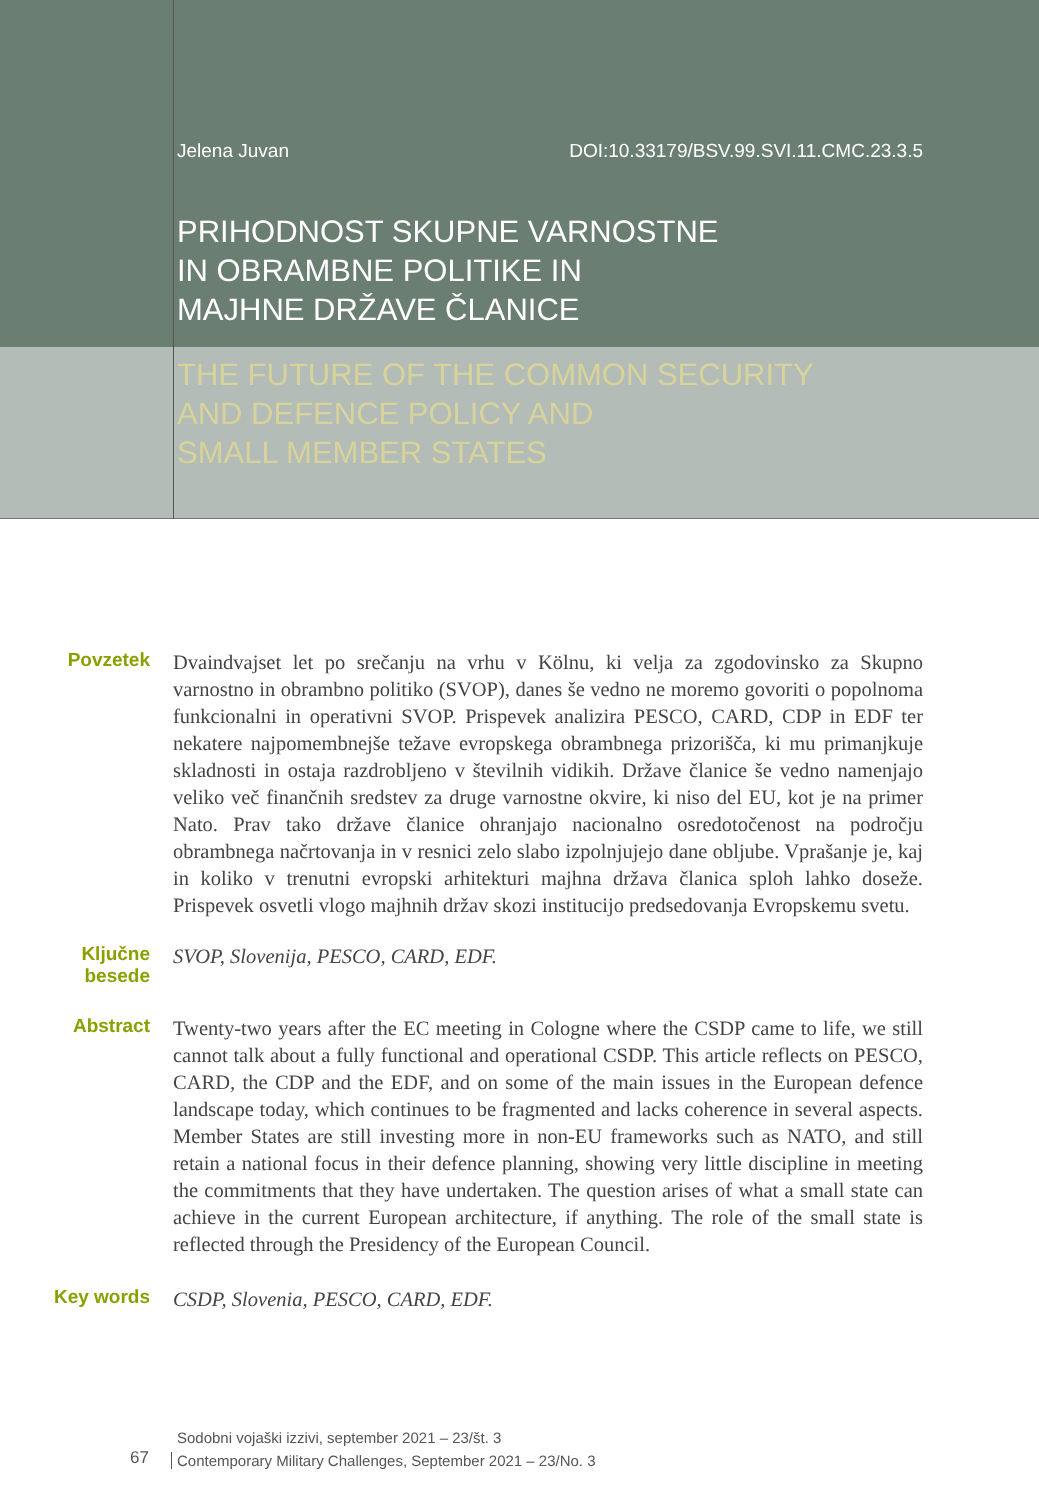Jelena Juvan DOI:10.33179/BSV.99.SVI.11.CMC.23.3.5
PRIHODNOST SKUPNE VARNOSTNE
IN OBRAMBNE POLITIKE IN
MAJHNE DRŽAVE ČLANICE
THE FUTURE OF THE COMMON SECURITY
AND DEFENCE POLICY AND
SMALL MEMBER STATES
Povzetek
Dvaindvajset let po srečanju na vrhu v Kölnu, ki velja za zgodovinsko za Skupno varnostno in obrambno politiko (SVOP), danes še vedno ne moremo govoriti o popolnoma funkcionalni in operativni SVOP. Prispevek analizira PESCO, CARD, CDP in EDF ter nekatere najpomembnejše težave evropskega obrambnega prizorišča, ki mu primanjkuje skladnosti in ostaja razdrobljeno v številnih vidikih. Države članice še vedno namenjajo veliko več finančnih sredstev za druge varnostne okvire, ki niso del EU, kot je na primer Nato. Prav tako države članice ohranjajo nacionalno osredotočenost na področju obrambnega načrtovanja in v resnici zelo slabo izpolnjujejo dane obljube. Vprašanje je, kaj in koliko v trenutni evropski arhitekturi majhna država članica sploh lahko doseže. Prispevek osvetli vlogo majhnih držav skozi institucijo predsedovanja Evropskemu svetu.
Ključne
besede
SVOP, Slovenija, PESCO, CARD, EDF.
Abstract
Twenty-two years after the EC meeting in Cologne where the CSDP came to life, we still cannot talk about a fully functional and operational CSDP. This article reflects on PESCO, CARD, the CDP and the EDF, and on some of the main issues in the European defence landscape today, which continues to be fragmented and lacks coherence in several aspects. Member States are still investing more in non-EU frameworks such as NATO, and still retain a national focus in their defence planning, showing very little discipline in meeting the commitments that they have undertaken. The question arises of what a small state can achieve in the current European architecture, if anything. The role of the small state is reflected through the Presidency of the European Council.
Key words
CSDP, Slovenia, PESCO, CARD, EDF.
67
Sodobni vojaški izzivi, september 2021 – 23/št. 3
Contemporary Military Challenges, September 2021 – 23/No. 3